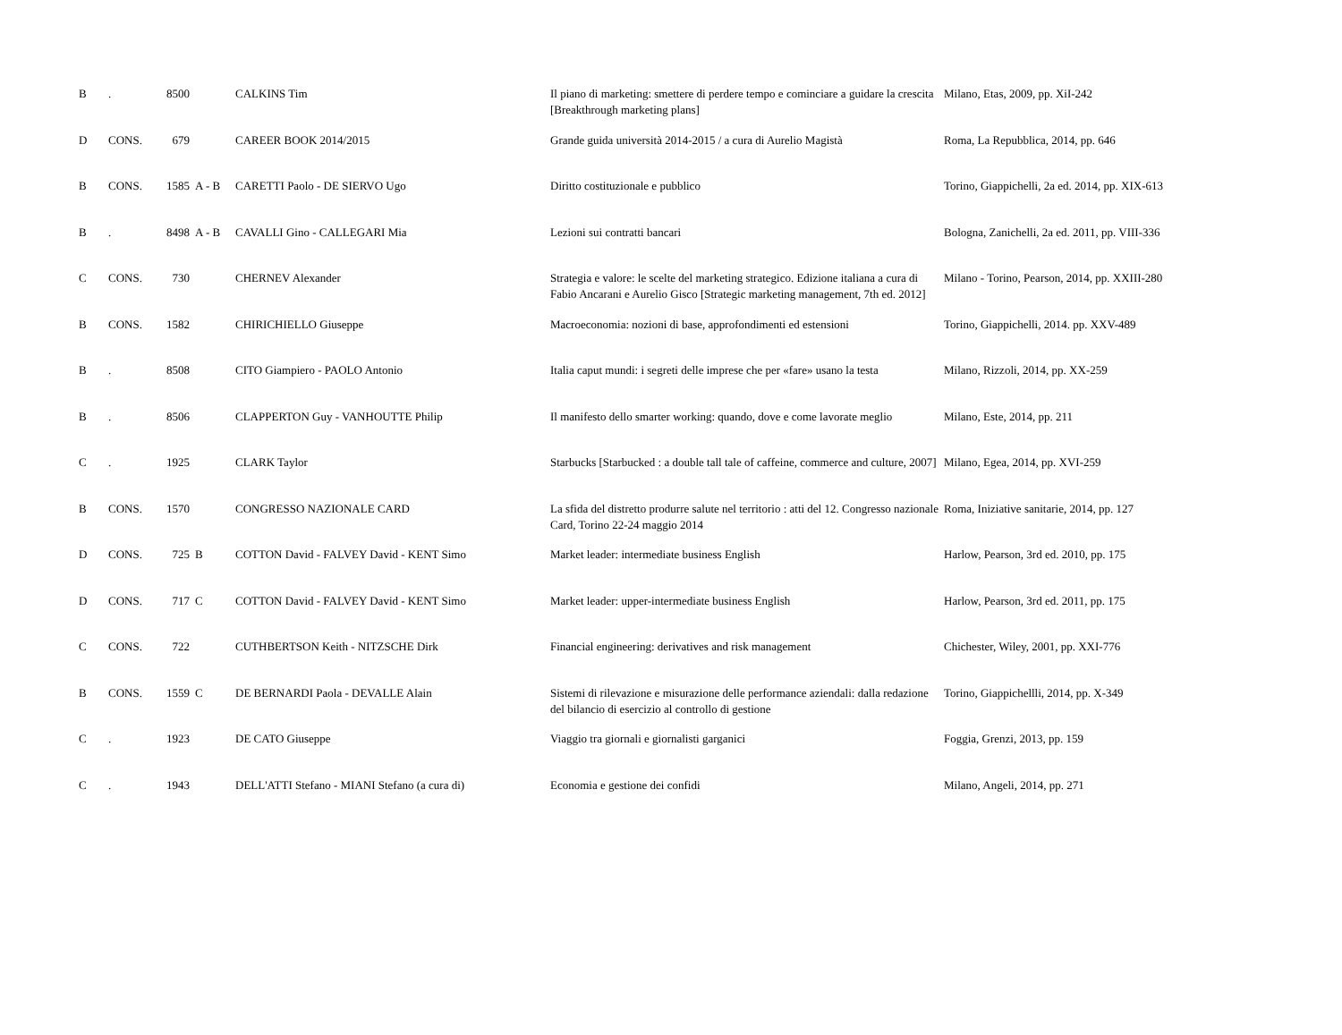| B | . | 8500 | | CALKINS Tim | Il piano di marketing: smettere di perdere tempo e cominciare a guidare la crescita [Breakthrough marketing plans] | Milano, Etas, 2009, pp. XiI-242 |
| D | CONS. | 679 | | CAREER BOOK 2014/2015 | Grande guida università 2014-2015 / a cura di Aurelio Magistà | Roma, La Repubblica, 2014, pp. 646 |
| B | CONS. | 1585 | A - B | CARETTI Paolo - DE SIERVO Ugo | Diritto costituzionale e pubblico | Torino, Giappichelli, 2a ed. 2014, pp. XIX-613 |
| B | . | 8498 | A - B | CAVALLI Gino - CALLEGARI Mia | Lezioni sui contratti bancari | Bologna, Zanichelli, 2a ed. 2011, pp. VIII-336 |
| C | CONS. | 730 | | CHERNEV Alexander | Strategia e valore: le scelte del marketing strategico. Edizione italiana a cura di Fabio Ancarani e Aurelio Gisco [Strategic marketing management, 7th ed. 2012] | Milano - Torino, Pearson, 2014, pp. XXIII-280 |
| B | CONS. | 1582 | | CHIRICHIELLO Giuseppe | Macroeconomia: nozioni di base, approfondimenti ed estensioni | Torino, Giappichelli, 2014. pp. XXV-489 |
| B | . | 8508 | | CITO Giampiero - PAOLO Antonio | Italia caput mundi: i segreti delle imprese che per «fare» usano la testa | Milano, Rizzoli, 2014, pp. XX-259 |
| B | . | 8506 | | CLAPPERTON Guy - VANHOUTTE Philip | Il manifesto dello smarter working: quando, dove e come lavorate meglio | Milano, Este, 2014, pp. 211 |
| C | . | 1925 | | CLARK Taylor | Starbucks [Starbucked : a double tall tale of caffeine, commerce and culture, 2007] | Milano, Egea, 2014, pp. XVI-259 |
| B | CONS. | 1570 | | CONGRESSO NAZIONALE CARD | La sfida del distretto produrre salute nel territorio : atti del 12. Congresso nazionale Card, Torino 22-24 maggio 2014 | Roma, Iniziative sanitarie, 2014, pp. 127 |
| D | CONS. | 725 | B | COTTON David - FALVEY David - KENT Simo | Market leader: intermediate business English | Harlow, Pearson, 3rd ed. 2010, pp. 175 |
| D | CONS. | 717 | C | COTTON David - FALVEY David - KENT Simo | Market leader: upper-intermediate business English | Harlow, Pearson, 3rd ed. 2011, pp. 175 |
| C | CONS. | 722 | | CUTHBERTSON Keith - NITZSCHE Dirk | Financial engineering: derivatives and risk management | Chichester, Wiley, 2001, pp. XXI-776 |
| B | CONS. | 1559 | C | DE BERNARDI Paola - DEVALLE Alain | Sistemi di rilevazione e misurazione delle performance aziendali: dalla redazione del bilancio di esercizio al controllo di gestione | Torino, Giappichellli, 2014, pp. X-349 |
| C | . | 1923 | | DE CATO Giuseppe | Viaggio tra giornali e giornalisti garganici | Foggia, Grenzi, 2013, pp. 159 |
| C | . | 1943 | | DELL'ATTI Stefano - MIANI Stefano (a cura di) | Economia e gestione dei confidi | Milano, Angeli, 2014, pp. 271 |